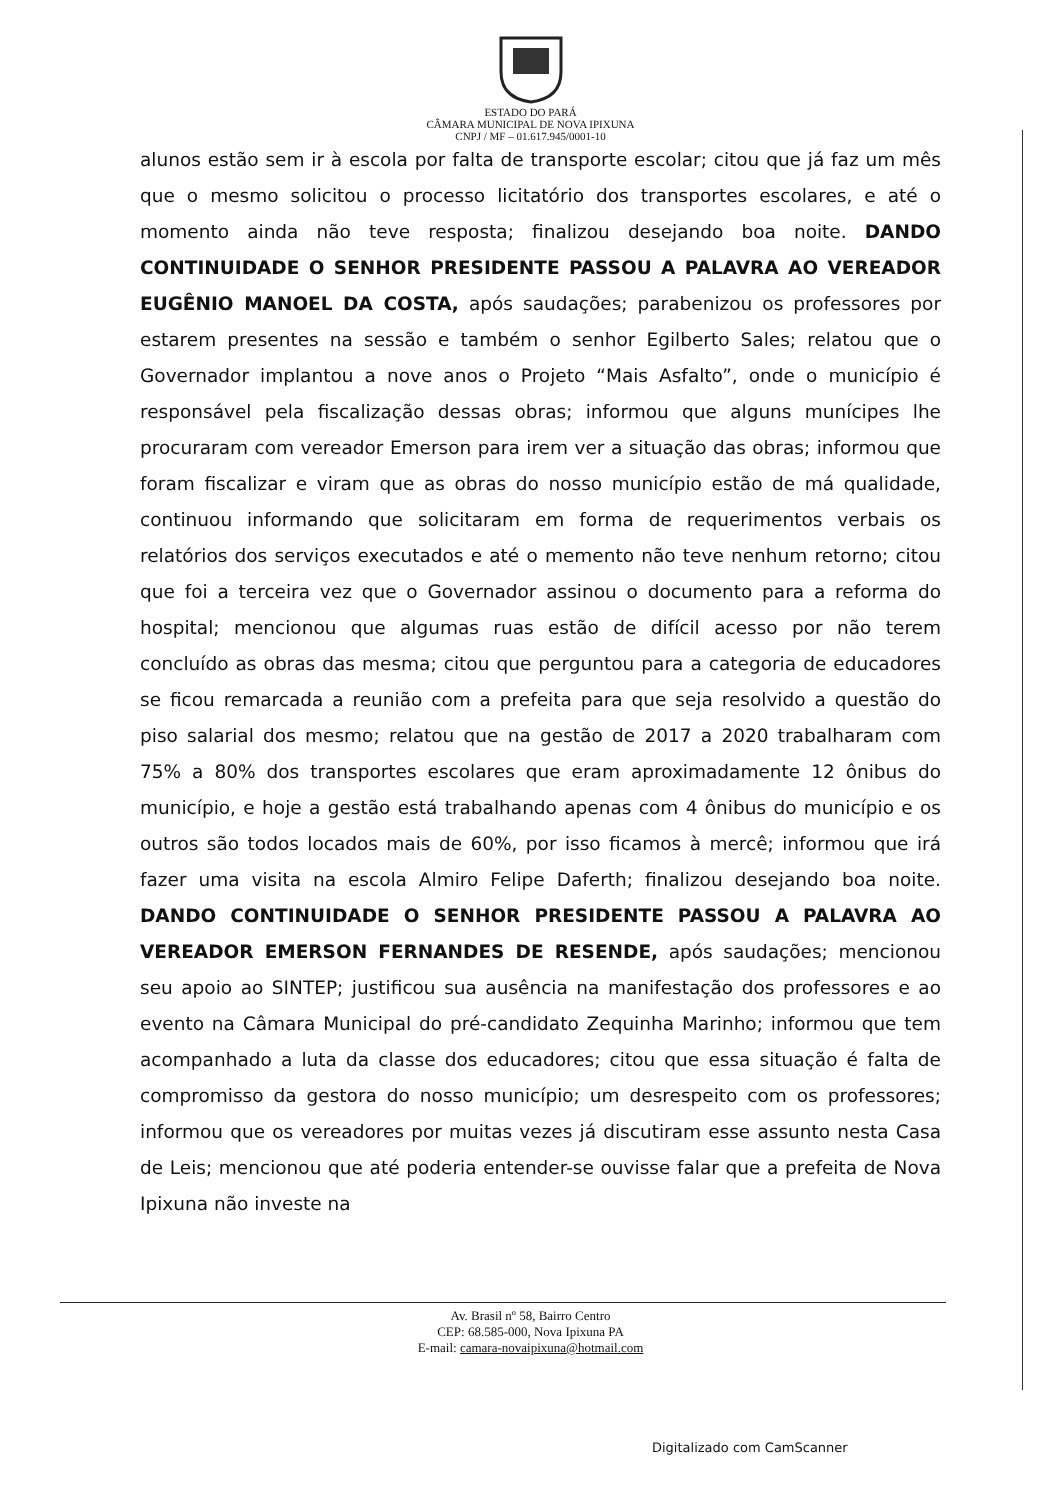ESTADO DO PARÁ
CÂMARA MUNICIPAL DE NOVA IPIXUNA
CNPJ / MF – 01.617.945/0001-10
alunos estão sem ir à escola por falta de transporte escolar; citou que já faz um mês que o mesmo solicitou o processo licitatório dos transportes escolares, e até o momento ainda não teve resposta; finalizou desejando boa noite. DANDO CONTINUIDADE O SENHOR PRESIDENTE PASSOU A PALAVRA AO VEREADOR EUGÊNIO MANOEL DA COSTA, após saudações; parabenizou os professores por estarem presentes na sessão e também o senhor Egilberto Sales; relatou que o Governador implantou a nove anos o Projeto “Mais Asfalto”, onde o município é responsável pela fiscalização dessas obras; informou que alguns munícipes lhe procuraram com vereador Emerson para irem ver a situação das obras; informou que foram fiscalizar e viram que as obras do nosso município estão de má qualidade, continuou informando que solicitaram em forma de requerimentos verbais os relatórios dos serviços executados e até o memento não teve nenhum retorno; citou que foi a terceira vez que o Governador assinou o documento para a reforma do hospital; mencionou que algumas ruas estão de difícil acesso por não terem concluído as obras das mesma; citou que perguntou para a categoria de educadores se ficou remarcada a reunião com a prefeita para que seja resolvido a questão do piso salarial dos mesmo; relatou que na gestão de 2017 a 2020 trabalharam com 75% a 80% dos transportes escolares que eram aproximadamente 12 ônibus do município, e hoje a gestão está trabalhando apenas com 4 ônibus do município e os outros são todos locados mais de 60%, por isso ficamos à mercê; informou que irá fazer uma visita na escola Almiro Felipe Daferth; finalizou desejando boa noite. DANDO CONTINUIDADE O SENHOR PRESIDENTE PASSOU A PALAVRA AO VEREADOR EMERSON FERNANDES DE RESENDE, após saudações; mencionou seu apoio ao SINTEP; justificou sua ausência na manifestação dos professores e ao evento na Câmara Municipal do pré-candidato Zequinha Marinho; informou que tem acompanhado a luta da classe dos educadores; citou que essa situação é falta de compromisso da gestora do nosso município; um desrespeito com os professores; informou que os vereadores por muitas vezes já discutiram esse assunto nesta Casa de Leis; mencionou que até poderia entender-se ouvisse falar que a prefeita de Nova Ipixuna não investe na
Av. Brasil nº 58, Bairro Centro
CEP: 68.585-000, Nova Ipixuna PA
E-mail: camara-novaipixuna@hotmail.com
Digitalizado com CamScanner